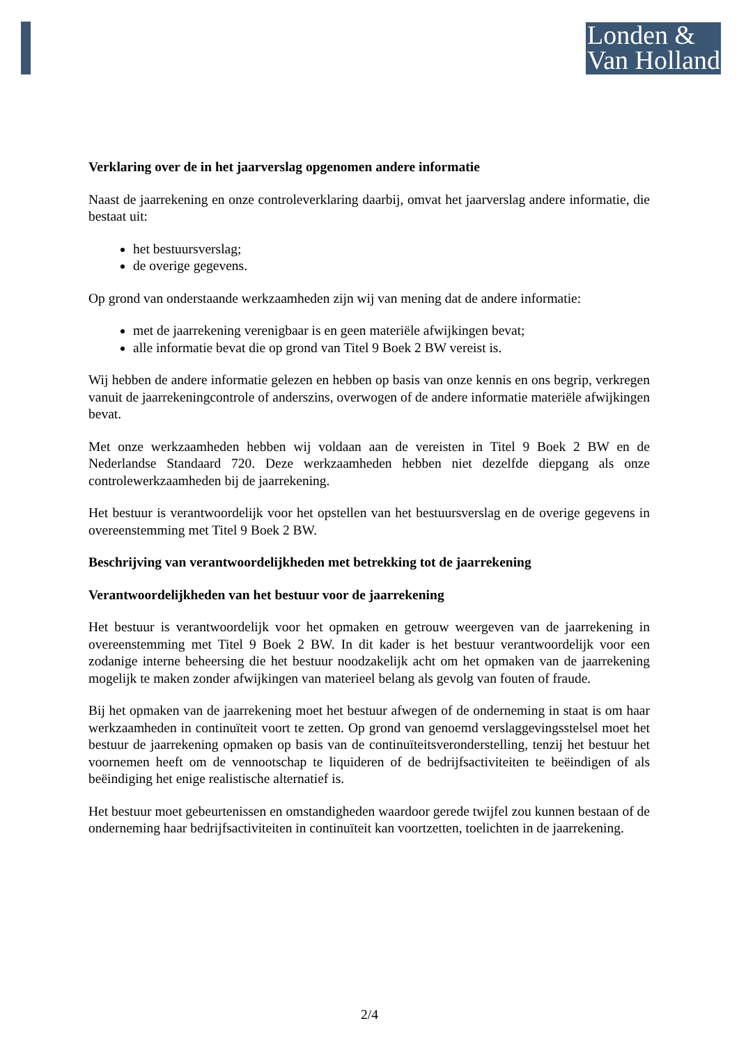Londen &
Van Holland
Verklaring over de in het jaarverslag opgenomen andere informatie
Naast de jaarrekening en onze controleverklaring daarbij, omvat het jaarverslag andere informatie, die bestaat uit:
het bestuursverslag;
de overige gegevens.
Op grond van onderstaande werkzaamheden zijn wij van mening dat de andere informatie:
met de jaarrekening verenigbaar is en geen materiële afwijkingen bevat;
alle informatie bevat die op grond van Titel 9 Boek 2 BW vereist is.
Wij hebben de andere informatie gelezen en hebben op basis van onze kennis en ons begrip, verkregen vanuit de jaarrekeningcontrole of anderszins, overwogen of de andere informatie materiële afwijkingen bevat.
Met onze werkzaamheden hebben wij voldaan aan de vereisten in Titel 9 Boek 2 BW en de Nederlandse Standaard 720. Deze werkzaamheden hebben niet dezelfde diepgang als onze controlewerkzaamheden bij de jaarrekening.
Het bestuur is verantwoordelijk voor het opstellen van het bestuursverslag en de overige gegevens in overeenstemming met Titel 9 Boek 2 BW.
Beschrijving van verantwoordelijkheden met betrekking tot de jaarrekening
Verantwoordelijkheden van het bestuur voor de jaarrekening
Het bestuur is verantwoordelijk voor het opmaken en getrouw weergeven van de jaarrekening in overeenstemming met Titel 9 Boek 2 BW. In dit kader is het bestuur verantwoordelijk voor een zodanige interne beheersing die het bestuur noodzakelijk acht om het opmaken van de jaarrekening mogelijk te maken zonder afwijkingen van materieel belang als gevolg van fouten of fraude.
Bij het opmaken van de jaarrekening moet het bestuur afwegen of de onderneming in staat is om haar werkzaamheden in continuïteit voort te zetten. Op grond van genoemd verslaggevingsstelsel moet het bestuur de jaarrekening opmaken op basis van de continuïteitsveronderstelling, tenzij het bestuur het voornemen heeft om de vennootschap te liquideren of de bedrijfsactiviteiten te beëindigen of als beëindiging het enige realistische alternatief is.
Het bestuur moet gebeurtenissen en omstandigheden waardoor gerede twijfel zou kunnen bestaan of de onderneming haar bedrijfsactiviteiten in continuïteit kan voortzetten, toelichten in de jaarrekening.
2/4